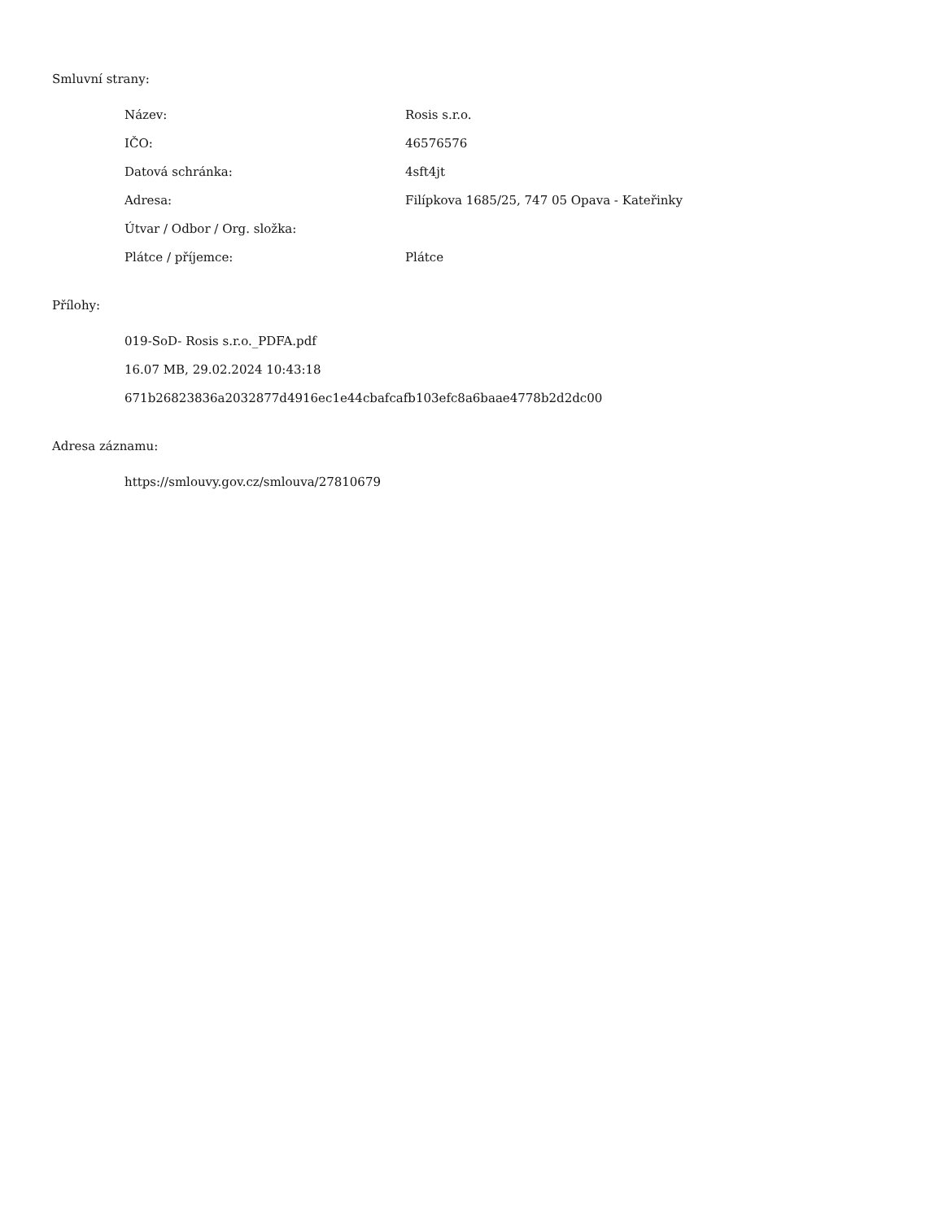Smluvní strany:
| Název: | Rosis s.r.o. |
| IČO: | 46576576 |
| Datová schránka: | 4sft4jt |
| Adresa: | Filípkova 1685/25, 747 05 Opava - Kateřinky |
| Útvar / Odbor / Org. složka: | |
| Plátce / příjemce: | Plátce |
Přílohy:
019-SoD- Rosis s.r.o._PDFA.pdf
16.07 MB, 29.02.2024 10:43:18
671b26823836a2032877d4916ec1e44cbafcafb103efc8a6baae4778b2d2dc00
Adresa záznamu:
https://smlouvy.gov.cz/smlouva/27810679